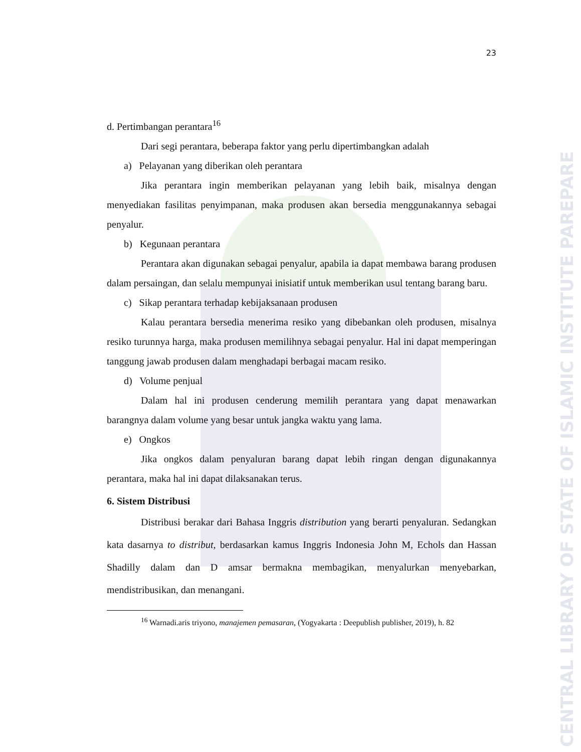CENTRAL LIBRARY OF STATE OF ISLAMIC INSTITUTE PAREPARE
23
d. Pertimbangan perantara<sup>16</sup>
Dari segi perantara, beberapa faktor yang perlu dipertimbangkan adalah
a) Pelayanan yang diberikan oleh perantara
Jika perantara ingin memberikan pelayanan yang lebih baik, misalnya dengan menyediakan fasilitas penyimpanan, maka produsen akan bersedia menggunakannya sebagai penyalur.
b) Kegunaan perantara
Perantara akan digunakan sebagai penyalur, apabila ia dapat membawa barang produsen dalam persaingan, dan selalu mempunyai inisiatif untuk memberikan usul tentang barang baru.
c) Sikap perantara terhadap kebijaksanaan produsen
Kalau perantara bersedia menerima resiko yang dibebankan oleh produsen, misalnya resiko turunnya harga, maka produsen memilihnya sebagai penyalur. Hal ini dapat memperingan tanggung jawab produsen dalam menghadapi berbagai macam resiko.
d) Volume penjual
Dalam hal ini produsen cenderung memilih perantara yang dapat menawarkan barangnya dalam volume yang besar untuk jangka waktu yang lama.
e) Ongkos
Jika ongkos dalam penyaluran barang dapat lebih ringan dengan digunakannya perantara, maka hal ini dapat dilaksanakan terus.
6. Sistem Distribusi
Distribusi berakar dari Bahasa Inggris distribution yang berarti penyaluran. Sedangkan kata dasarnya to distribut, berdasarkan kamus Inggris Indonesia John M, Echols dan Hassan Shadilly dalam dan D amsar bermakna membagikan, menyalurkan menyebarkan, mendistribusikan, dan menangani.
<sup>16</sup> Warnadi.aris triyono, manajemen pemasaran, (Yogyakarta : Deepublish publisher, 2019), h. 82